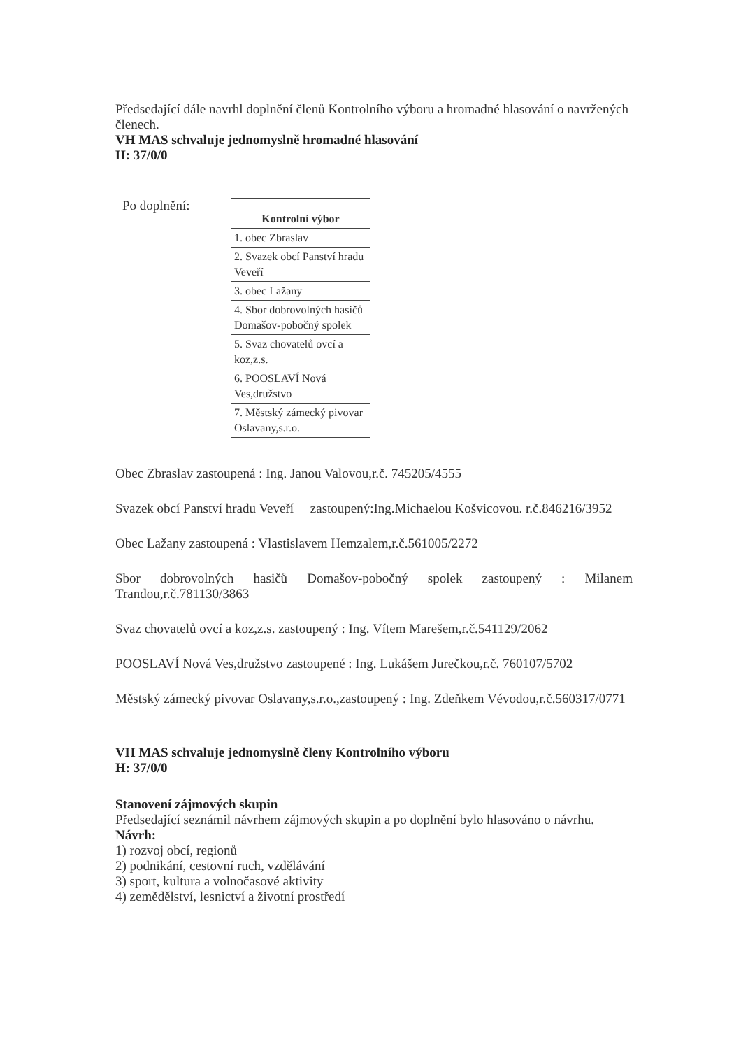Předsedající dále navrhl doplnění členů Kontrolního výboru a hromadné hlasování o navržených členech.
VH MAS schvaluje jednomyslně hromadné hlasování
H: 37/0/0
Po doplnění:
| Kontrolní výbor |
| --- |
| 1. obec Zbraslav |
| 2. Svazek obcí Panství hradu Veveří |
| 3. obec Lažany |
| 4. Sbor dobrovolných hasičů Domašov-pobočný spolek |
| 5. Svaz chovatelů ovcí a koz,z.s. |
| 6. POOSLAVÍ Nová Ves,družstvo |
| 7. Městský zámecký pivovar Oslavany,s.r.o. |
Obec Zbraslav zastoupená : Ing. Janou Valovou,r.č. 745205/4555
Svazek obcí Panství hradu Veveří zastoupený:Ing.Michaelou Košvicovou. r.č.846216/3952
Obec Lažany zastoupená : Vlastislavem Hemzalem,r.č.561005/2272
Sbor dobrovolných hasičů Domašov-pobočný spolek zastoupený : Milanem Trandou,r.č.781130/3863
Svaz chovatelů ovcí a koz,z.s. zastoupený : Ing. Vítem Marešem,r.č.541129/2062
POOSLAVÍ Nová Ves,družstvo zastoupené : Ing. Lukášem Jurečkou,r.č. 760107/5702
Městský zámecký pivovar Oslavany,s.r.o.,zastoupený : Ing. Zdeňkem Vévodou,r.č.560317/0771
VH MAS schvaluje jednomyslně členy Kontrolního výboru
H: 37/0/0
Stanovení zájmových skupin
Předsedající seznámil návrhem zájmových skupin a po doplnění bylo hlasováno o návrhu.
Návrh:
1) rozvoj obcí, regionů
2) podnikání, cestovní ruch, vzdělávání
3) sport, kultura a volnočasové aktivity
4) zemědělství, lesnictví a životní prostředí